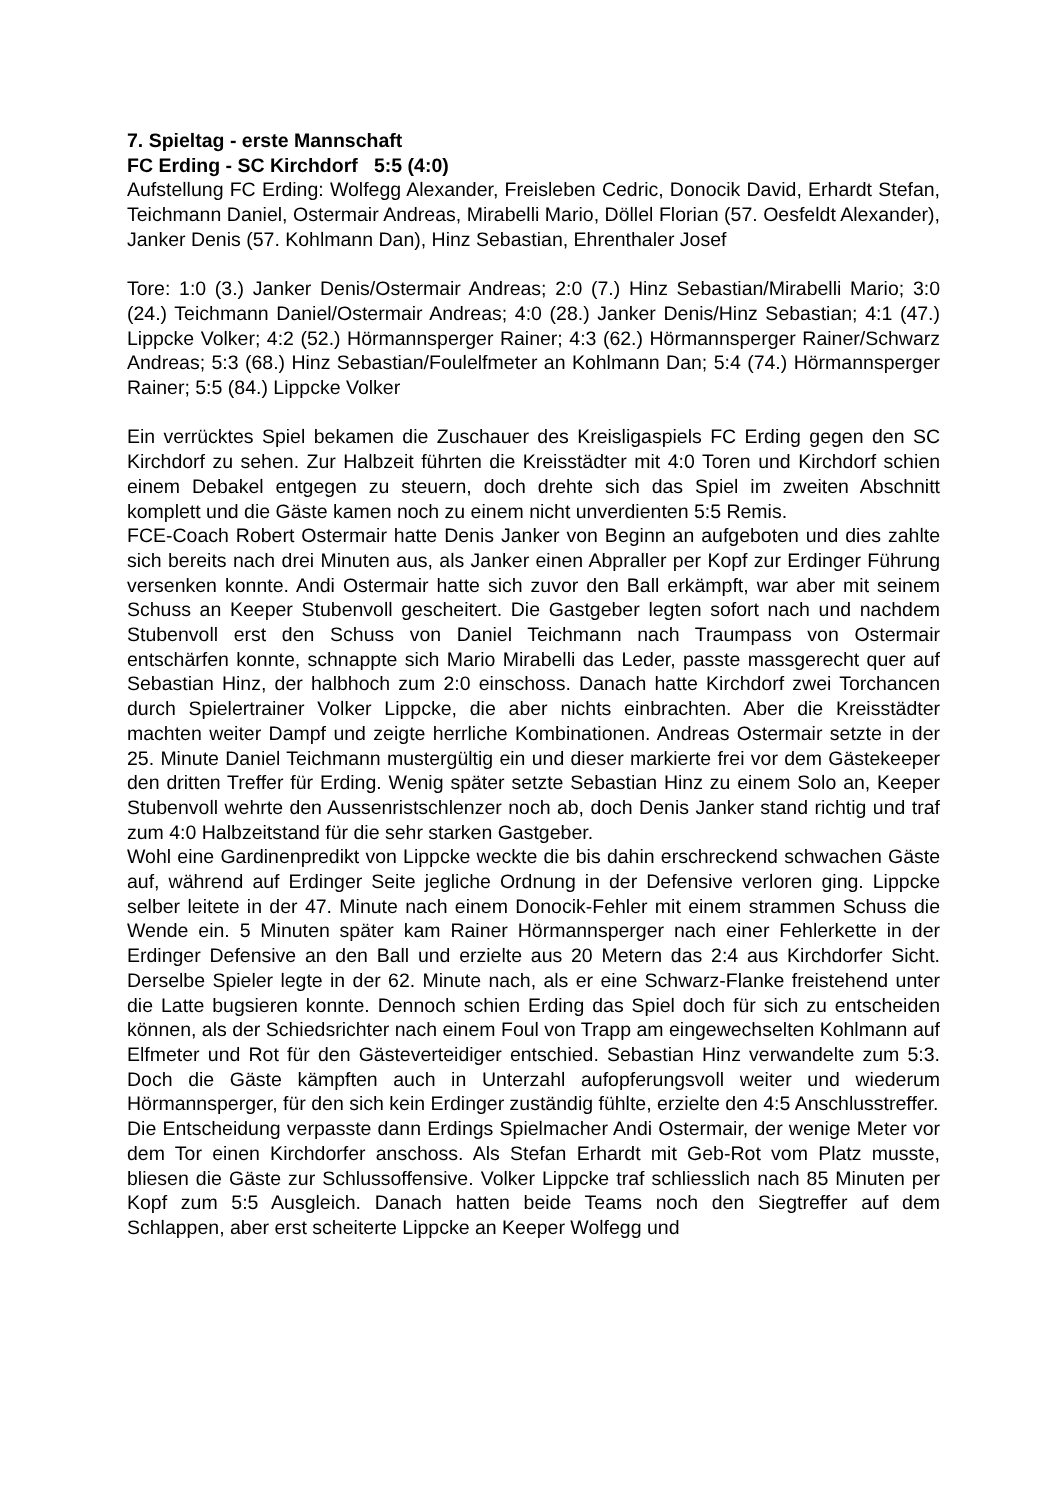7. Spieltag - erste Mannschaft
FC Erding - SC Kirchdorf 5:5 (4:0)
Aufstellung FC Erding: Wolfegg Alexander, Freisleben Cedric, Donocik David, Erhardt Stefan, Teichmann Daniel, Ostermair Andreas, Mirabelli Mario, Döllel Florian (57. Oesfeldt Alexander), Janker Denis (57. Kohlmann Dan), Hinz Sebastian, Ehrenthaler Josef
Tore: 1:0 (3.) Janker Denis/Ostermair Andreas; 2:0 (7.) Hinz Sebastian/Mirabelli Mario; 3:0 (24.) Teichmann Daniel/Ostermair Andreas; 4:0 (28.) Janker Denis/Hinz Sebastian; 4:1 (47.) Lippcke Volker; 4:2 (52.) Hörmannsperger Rainer; 4:3 (62.) Hörmannsperger Rainer/Schwarz Andreas; 5:3 (68.) Hinz Sebastian/Foulelfmeter an Kohlmann Dan; 5:4 (74.) Hörmannsperger Rainer; 5:5 (84.) Lippcke Volker
Ein verrücktes Spiel bekamen die Zuschauer des Kreisligaspiels FC Erding gegen den SC Kirchdorf zu sehen. Zur Halbzeit führten die Kreisstädter mit 4:0 Toren und Kirchdorf schien einem Debakel entgegen zu steuern, doch drehte sich das Spiel im zweiten Abschnitt komplett und die Gäste kamen noch zu einem nicht unverdienten 5:5 Remis.
FCE-Coach Robert Ostermair hatte Denis Janker von Beginn an aufgeboten und dies zahlte sich bereits nach drei Minuten aus, als Janker einen Abpraller per Kopf zur Erdinger Führung versenken konnte. Andi Ostermair hatte sich zuvor den Ball erkämpft, war aber mit seinem Schuss an Keeper Stubenvoll gescheitert. Die Gastgeber legten sofort nach und nachdem Stubenvoll erst den Schuss von Daniel Teichmann nach Traumpass von Ostermair entschärfen konnte, schnappte sich Mario Mirabelli das Leder, passte massgerecht quer auf Sebastian Hinz, der halbhoch zum 2:0 einschoss. Danach hatte Kirchdorf zwei Torchancen durch Spielertrainer Volker Lippcke, die aber nichts einbrachten. Aber die Kreisstädter machten weiter Dampf und zeigte herrliche Kombinationen. Andreas Ostermair setzte in der 25. Minute Daniel Teichmann mustergültig ein und dieser markierte frei vor dem Gästekeeper den dritten Treffer für Erding. Wenig später setzte Sebastian Hinz zu einem Solo an, Keeper Stubenvoll wehrte den Aussenristschlenzer noch ab, doch Denis Janker stand richtig und traf zum 4:0 Halbzeitstand für die sehr starken Gastgeber.
Wohl eine Gardinenpredikt von Lippcke weckte die bis dahin erschreckend schwachen Gäste auf, während auf Erdinger Seite jegliche Ordnung in der Defensive verloren ging. Lippcke selber leitete in der 47. Minute nach einem Donocik-Fehler mit einem strammen Schuss die Wende ein. 5 Minuten später kam Rainer Hörmannsperger nach einer Fehlerkette in der Erdinger Defensive an den Ball und erzielte aus 20 Metern das 2:4 aus Kirchdorfer Sicht. Derselbe Spieler legte in der 62. Minute nach, als er eine Schwarz-Flanke freistehend unter die Latte bugsieren konnte. Dennoch schien Erding das Spiel doch für sich zu entscheiden können, als der Schiedsrichter nach einem Foul von Trapp am eingewechselten Kohlmann auf Elfmeter und Rot für den Gästeverteidiger entschied. Sebastian Hinz verwandelte zum 5:3. Doch die Gäste kämpften auch in Unterzahl aufopferungsvoll weiter und wiederum Hörmannsperger, für den sich kein Erdinger zuständig fühlte, erzielte den 4:5 Anschlusstreffer.
Die Entscheidung verpasste dann Erdings Spielmacher Andi Ostermair, der wenige Meter vor dem Tor einen Kirchdorfer anschoss. Als Stefan Erhardt mit Geb-Rot vom Platz musste, bliesen die Gäste zur Schlussoffensive. Volker Lippcke traf schliesslich nach 85 Minuten per Kopf zum 5:5 Ausgleich. Danach hatten beide Teams noch den Siegtreffer auf dem Schlappen, aber erst scheiterte Lippcke an Keeper Wolfegg und